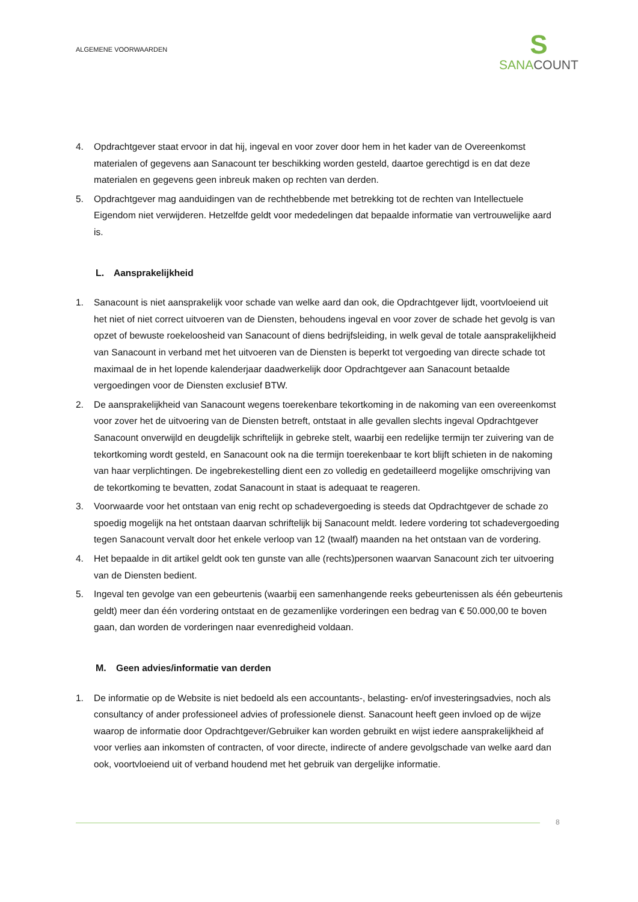ALGEMENE VOORWAARDEN
S
SANACOUNT
4. Opdrachtgever staat ervoor in dat hij, ingeval en voor zover door hem in het kader van de Overeenkomst materialen of gegevens aan Sanacount ter beschikking worden gesteld, daartoe gerechtigd is en dat deze materialen en gegevens geen inbreuk maken op rechten van derden.
5. Opdrachtgever mag aanduidingen van de rechthebbende met betrekking tot de rechten van Intellectuele Eigendom niet verwijderen. Hetzelfde geldt voor mededelingen dat bepaalde informatie van vertrouwelijke aard is.
L. Aansprakelijkheid
1. Sanacount is niet aansprakelijk voor schade van welke aard dan ook, die Opdrachtgever lijdt, voortvloeiend uit het niet of niet correct uitvoeren van de Diensten, behoudens ingeval en voor zover de schade het gevolg is van opzet of bewuste roekeloosheid van Sanacount of diens bedrijfsleiding, in welk geval de totale aansprakelijkheid van Sanacount in verband met het uitvoeren van de Diensten is beperkt tot vergoeding van directe schade tot maximaal de in het lopende kalenderjaar daadwerkelijk door Opdrachtgever aan Sanacount betaalde vergoedingen voor de Diensten exclusief BTW.
2. De aansprakelijkheid van Sanacount wegens toerekenbare tekortkoming in de nakoming van een overeenkomst voor zover het de uitvoering van de Diensten betreft, ontstaat in alle gevallen slechts ingeval Opdrachtgever Sanacount onverwijld en deugdelijk schriftelijk in gebreke stelt, waarbij een redelijke termijn ter zuivering van de tekortkoming wordt gesteld, en Sanacount ook na die termijn toerekenbaar te kort blijft schieten in de nakoming van haar verplichtingen. De ingebrekestelling dient een zo volledig en gedetailleerd mogelijke omschrijving van de tekortkoming te bevatten, zodat Sanacount in staat is adequaat te reageren.
3. Voorwaarde voor het ontstaan van enig recht op schadevergoeding is steeds dat Opdrachtgever de schade zo spoedig mogelijk na het ontstaan daarvan schriftelijk bij Sanacount meldt. Iedere vordering tot schadevergoeding tegen Sanacount vervalt door het enkele verloop van 12 (twaalf) maanden na het ontstaan van de vordering.
4. Het bepaalde in dit artikel geldt ook ten gunste van alle (rechts)personen waarvan Sanacount zich ter uitvoering van de Diensten bedient.
5. Ingeval ten gevolge van een gebeurtenis (waarbij een samenhangende reeks gebeurtenissen als één gebeurtenis geldt) meer dan één vordering ontstaat en de gezamenlijke vorderingen een bedrag van € 50.000,00 te boven gaan, dan worden de vorderingen naar evenredigheid voldaan.
M. Geen advies/informatie van derden
1. De informatie op de Website is niet bedoeld als een accountants-, belasting- en/of investeringsadvies, noch als consultancy of ander professioneel advies of professionele dienst. Sanacount heeft geen invloed op de wijze waarop de informatie door Opdrachtgever/Gebruiker kan worden gebruikt en wijst iedere aansprakelijkheid af voor verlies aan inkomsten of contracten, of voor directe, indirecte of andere gevolgschade van welke aard dan ook, voortvloeiend uit of verband houdend met het gebruik van dergelijke informatie.
8